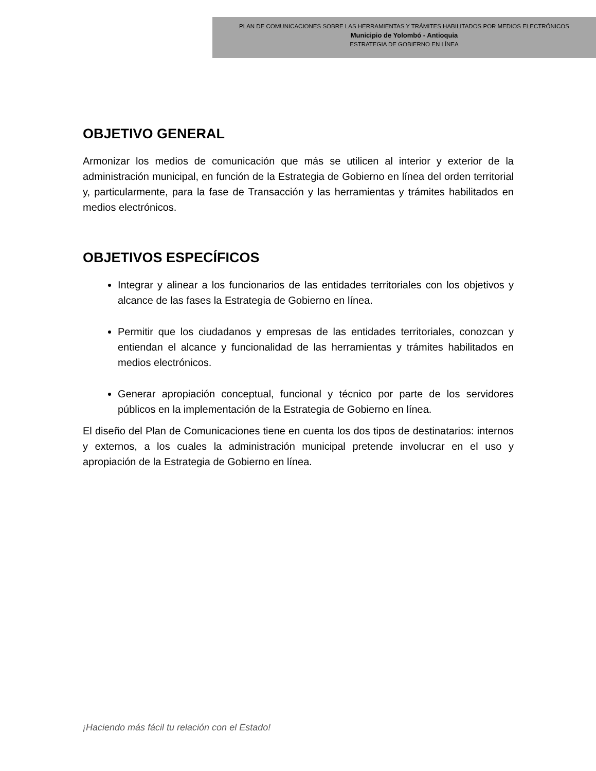PLAN DE COMUNICACIONES SOBRE LAS HERRAMIENTAS Y TRÁMITES HABILITADOS POR MEDIOS ELECTRÓNICOS
Municipio de Yolombó - Antioquia
ESTRATEGIA DE GOBIERNO EN LÍNEA
OBJETIVO GENERAL
Armonizar los medios de comunicación que más se utilicen al interior y exterior de la administración municipal, en función de la Estrategia de Gobierno en línea del orden territorial y, particularmente, para la fase de Transacción y las herramientas y trámites habilitados en medios electrónicos.
OBJETIVOS ESPECÍFICOS
Integrar y alinear a los funcionarios de las entidades territoriales con los objetivos y alcance de las fases la Estrategia de Gobierno en línea.
Permitir que los ciudadanos y empresas de las entidades territoriales, conozcan y entiendan el alcance y funcionalidad de las herramientas y trámites habilitados en medios electrónicos.
Generar apropiación conceptual, funcional y técnico por parte de los servidores públicos en la implementación de la Estrategia de Gobierno en línea.
El diseño del Plan de Comunicaciones tiene en cuenta los dos tipos de destinatarios: internos y externos, a los cuales la administración municipal pretende involucrar en el uso y apropiación de la Estrategia de Gobierno en línea.
¡Haciendo más fácil tu relación con el Estado!